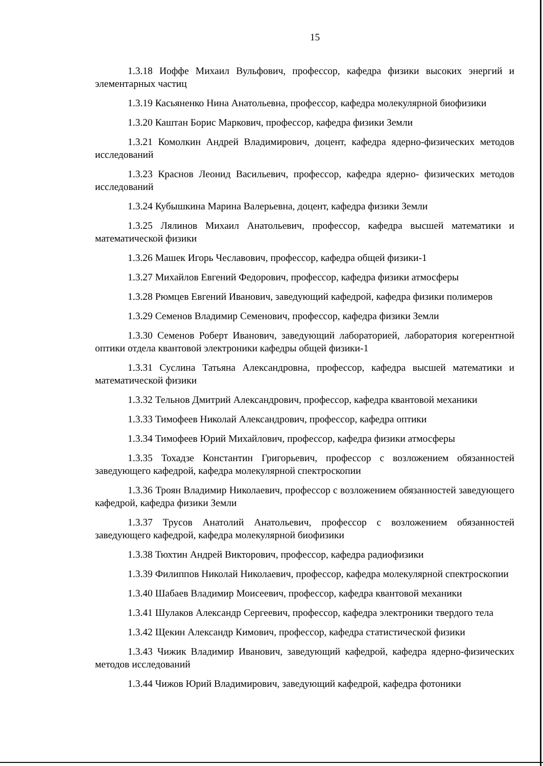15
1.3.18 Иоффе Михаил Вульфович, профессор, кафедра физики высоких энергий и элементарных частиц
1.3.19 Касьяненко Нина Анатольевна, профессор, кафедра молекулярной биофизики
1.3.20 Каштан Борис Маркович, профессор, кафедра физики Земли
1.3.21 Комолкин Андрей Владимирович, доцент, кафедра ядерно-физических методов исследований
1.3.23 Краснов Леонид Васильевич, профессор, кафедра ядерно- физических методов исследований
1.3.24 Кубышкина Марина Валерьевна, доцент, кафедра физики Земли
1.3.25 Лялинов Михаил Анатольевич, профессор, кафедра высшей математики и математической физики
1.3.26 Машек Игорь Чеславович, профессор, кафедра общей физики-1
1.3.27 Михайлов Евгений Федорович, профессор, кафедра физики атмосферы
1.3.28 Рюмцев Евгений Иванович, заведующий кафедрой, кафедра физики полимеров
1.3.29 Семенов Владимир Семенович, профессор, кафедра физики Земли
1.3.30 Семенов Роберт Иванович, заведующий лабораторией, лаборатория когерентной оптики отдела квантовой электроники кафедры общей физики-1
1.3.31 Суслина Татьяна Александровна, профессор, кафедра высшей математики и математической физики
1.3.32 Тельнов Дмитрий Александрович, профессор, кафедра квантовой механики
1.3.33 Тимофеев Николай Александрович, профессор, кафедра оптики
1.3.34 Тимофеев Юрий Михайлович, профессор, кафедра физики атмосферы
1.3.35 Тохадзе Константин Григорьевич, профессор с возложением обязанностей заведующего кафедрой, кафедра молекулярной спектроскопии
1.3.36 Троян Владимир Николаевич, профессор с возложением обязанностей заведующего кафедрой, кафедра физики Земли
1.3.37 Трусов Анатолий Анатольевич, профессор с возложением обязанностей заведующего кафедрой, кафедра молекулярной биофизики
1.3.38 Тюхтин Андрей Викторович, профессор, кафедра радиофизики
1.3.39 Филиппов Николай Николаевич, профессор, кафедра молекулярной спектроскопии
1.3.40 Шабаев Владимир Моисеевич, профессор, кафедра квантовой механики
1.3.41 Шулаков Александр Сергеевич, профессор, кафедра электроники твердого тела
1.3.42 Щекин Александр Кимович, профессор, кафедра статистической физики
1.3.43 Чижик Владимир Иванович, заведующий кафедрой, кафедра ядерно-физических методов исследований
1.3.44 Чижов Юрий Владимирович, заведующий кафедрой, кафедра фотоники